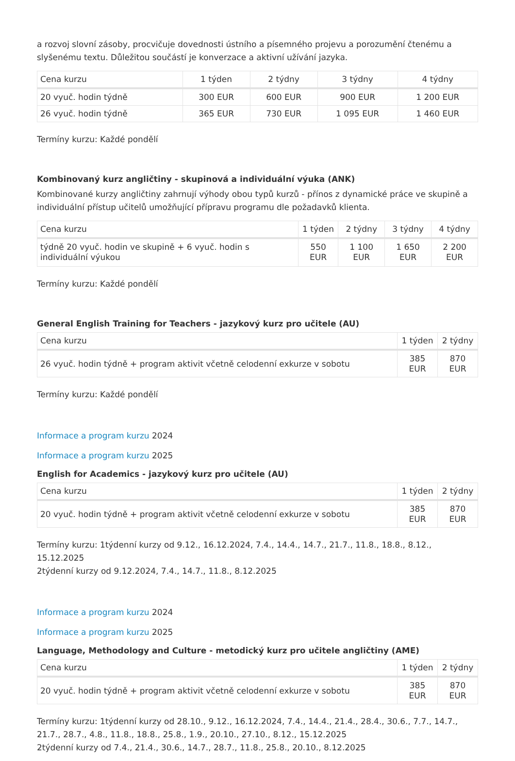a rozvoj slovní zásoby, procvičuje dovednosti ústního a písemného projevu a porozumění čtenému a slyšenému textu. Důležitou součástí je konverzace a aktivní užívání jazyka.
| Cena kurzu | 1 týden | 2 týdny | 3 týdny | 4 týdny |
| --- | --- | --- | --- | --- |
| 20 vyuč. hodin týdně | 300 EUR | 600 EUR | 900 EUR | 1 200 EUR |
| 26 vyuč. hodin týdně | 365 EUR | 730 EUR | 1 095 EUR | 1 460 EUR |
Termíny kurzu: Každé pondělí
Kombinovaný kurz angličtiny - skupinová a individuální výuka (ANK)
Kombinované kurzy angličtiny zahrnují výhody obou typů kurzů - přínos z dynamické práce ve skupině a individuální přístup učitelů umožňující přípravu programu dle požadavků klienta.
| Cena kurzu | 1 týden | 2 týdny | 3 týdny | 4 týdny |
| --- | --- | --- | --- | --- |
| týdně 20 vyuč. hodin ve skupině + 6 vyuč. hodin s individuální výukou | 550 EUR | 1 100 EUR | 1 650 EUR | 2 200 EUR |
Termíny kurzu: Každé pondělí
General English Training for Teachers - jazykový kurz pro učitele (AU)
| Cena kurzu | 1 týden | 2 týdny |
| --- | --- | --- |
| 26 vyuč. hodin týdně + program aktivit včetně celodenní exkurze v sobotu | 385 EUR | 870 EUR |
Termíny kurzu: Každé pondělí
Informace a program kurzu 2024
Informace a program kurzu 2025
English for Academics - jazykový kurz pro učitele (AU)
| Cena kurzu | 1 týden | 2 týdny |
| --- | --- | --- |
| 20 vyuč. hodin týdně + program aktivit včetně celodenní exkurze v sobotu | 385 EUR | 870 EUR |
Termíny kurzu: 1týdenní kurzy od 9.12., 16.12.2024, 7.4., 14.4., 14.7., 21.7., 11.8., 18.8., 8.12., 15.12.2025
2týdenní kurzy od 9.12.2024, 7.4., 14.7., 11.8., 8.12.2025
Informace a program kurzu 2024
Informace a program kurzu 2025
Language, Methodology and Culture - metodický kurz pro učitele angličtiny (AME)
| Cena kurzu | 1 týden | 2 týdny |
| --- | --- | --- |
| 20 vyuč. hodin týdně + program aktivit včetně celodenní exkurze v sobotu | 385 EUR | 870 EUR |
Termíny kurzu: 1týdenní kurzy od 28.10., 9.12., 16.12.2024, 7.4., 14.4., 21.4., 28.4., 30.6., 7.7., 14.7., 21.7., 28.7., 4.8., 11.8., 18.8., 25.8., 1.9., 20.10., 27.10., 8.12., 15.12.2025
2týdenní kurzy od 7.4., 21.4., 30.6., 14.7., 28.7., 11.8., 25.8., 20.10., 8.12.2025